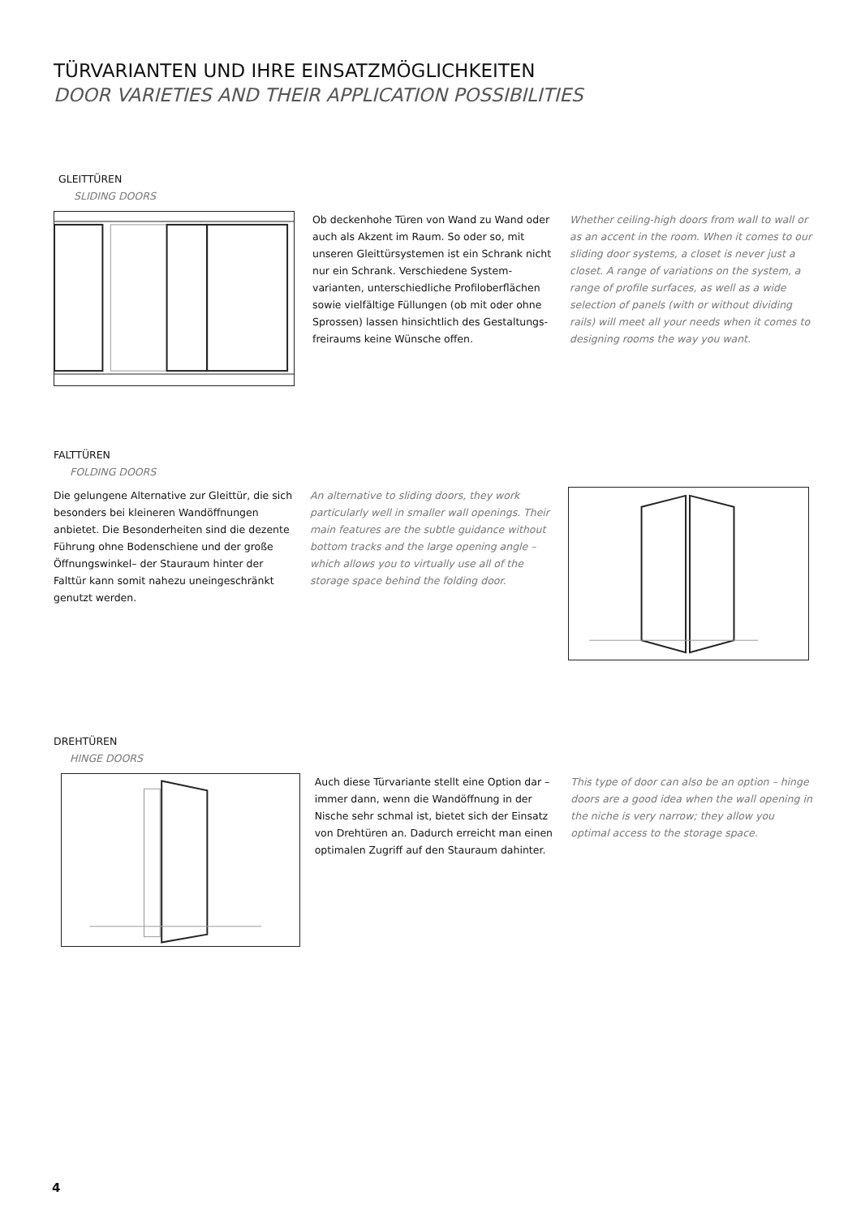TÜRVARIANTEN UND IHRE EINSATZMÖGLICHKEITEN
DOOR VARIETIES AND THEIR APPLICATION POSSIBILITIES
GLEITTÜREN
SLIDING DOORS
Ob deckenhohe Türen von Wand zu Wand oder auch als Akzent im Raum. So oder so, mit unseren Gleittürsystemen ist ein Schrank nicht nur ein Schrank. Verschiedene System­varianten, unterschiedliche Profiloberflächen sowie vielfältige Füllungen (ob mit oder ohne Sprossen) lassen hinsichtlich des Gestaltungs­freiraums keine Wünsche offen.
Whether ceiling-high doors from wall to wall or as an accent in the room. When it comes to our sliding door systems, a closet is never just a closet. A range of variations on the system, a range of profile surfaces, as well as a wide selection of panels (with or without dividing rails) will meet all your needs when it comes to designing rooms the way you want.
FALTTÜREN
FOLDING DOORS
Die gelungene Alternative zur Gleittür, die sich besonders bei kleineren Wandöffnun­gen anbietet. Die Besonderheiten sind die dezente Führung ohne Bodenschiene und der große Öffnungswinkel– der Stauraum hinter der Falttür kann somit nahezu uneinge­schränkt genutzt werden.
An alternative to sliding doors, they work particularly well in smaller wall openings. Their main features are the subtle guidance without bottom tracks and the large opening angle – which allows you to virtually use all of the storage space behind the folding door.
DREHTÜREN
HINGE DOORS
Auch diese Türvariante stellt eine Option dar – immer dann, wenn die Wandöffnung in der Nische sehr schmal ist, bietet sich der Ein­satz von Drehtüren an. Dadurch erreicht man einen optimalen Zugriff auf den Stauraum dahinter.
This type of door can also be an option – hinge doors are a good idea when the wall opening in the niche is very narrow; they allow you optimal access to the storage space.
4